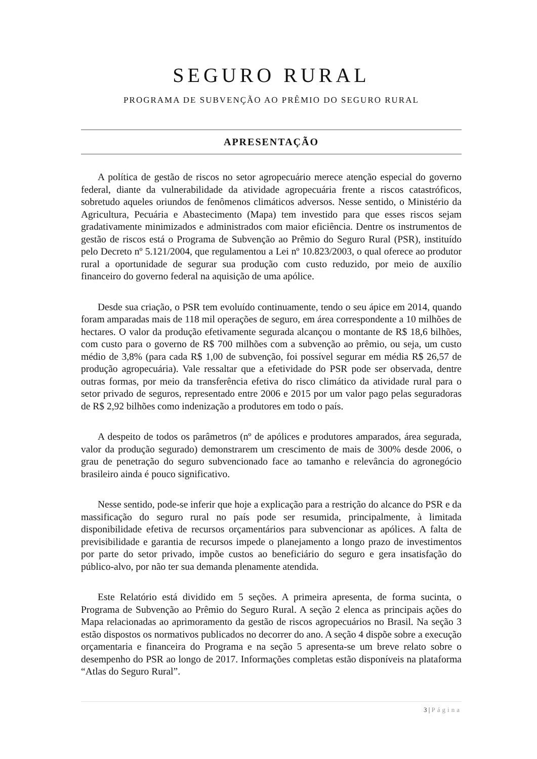SEGURO RURAL
PROGRAMA DE SUBVENÇÃO AO PRÊMIO DO SEGURO RURAL
APRESENTAÇÃO
A política de gestão de riscos no setor agropecuário merece atenção especial do governo federal, diante da vulnerabilidade da atividade agropecuária frente a riscos catastróficos, sobretudo aqueles oriundos de fenômenos climáticos adversos. Nesse sentido, o Ministério da Agricultura, Pecuária e Abastecimento (Mapa) tem investido para que esses riscos sejam gradativamente minimizados e administrados com maior eficiência. Dentre os instrumentos de gestão de riscos está o Programa de Subvenção ao Prêmio do Seguro Rural (PSR), instituído pelo Decreto nº 5.121/2004, que regulamentou a Lei nº 10.823/2003, o qual oferece ao produtor rural a oportunidade de segurar sua produção com custo reduzido, por meio de auxílio financeiro do governo federal na aquisição de uma apólice.
Desde sua criação, o PSR tem evoluído continuamente, tendo o seu ápice em 2014, quando foram amparadas mais de 118 mil operações de seguro, em área correspondente a 10 milhões de hectares. O valor da produção efetivamente segurada alcançou o montante de R$ 18,6 bilhões, com custo para o governo de R$ 700 milhões com a subvenção ao prêmio, ou seja, um custo médio de 3,8% (para cada R$ 1,00 de subvenção, foi possível segurar em média R$ 26,57 de produção agropecuária). Vale ressaltar que a efetividade do PSR pode ser observada, dentre outras formas, por meio da transferência efetiva do risco climático da atividade rural para o setor privado de seguros, representado entre 2006 e 2015 por um valor pago pelas seguradoras de R$ 2,92 bilhões como indenização a produtores em todo o país.
A despeito de todos os parâmetros (nº de apólices e produtores amparados, área segurada, valor da produção segurado) demonstrarem um crescimento de mais de 300% desde 2006, o grau de penetração do seguro subvencionado face ao tamanho e relevância do agronegócio brasileiro ainda é pouco significativo.
Nesse sentido, pode-se inferir que hoje a explicação para a restrição do alcance do PSR e da massificação do seguro rural no país pode ser resumida, principalmente, à limitada disponibilidade efetiva de recursos orçamentários para subvencionar as apólices. A falta de previsibilidade e garantia de recursos impede o planejamento a longo prazo de investimentos por parte do setor privado, impõe custos ao beneficiário do seguro e gera insatisfação do público-alvo, por não ter sua demanda plenamente atendida.
Este Relatório está dividido em 5 seções. A primeira apresenta, de forma sucinta, o Programa de Subvenção ao Prêmio do Seguro Rural. A seção 2 elenca as principais ações do Mapa relacionadas ao aprimoramento da gestão de riscos agropecuários no Brasil. Na seção 3 estão dispostos os normativos publicados no decorrer do ano. A seção 4 dispõe sobre a execução orçamentaria e financeira do Programa e na seção 5 apresenta-se um breve relato sobre o desempenho do PSR ao longo de 2017. Informações completas estão disponíveis na plataforma “Atlas do Seguro Rural”.
3 | Página